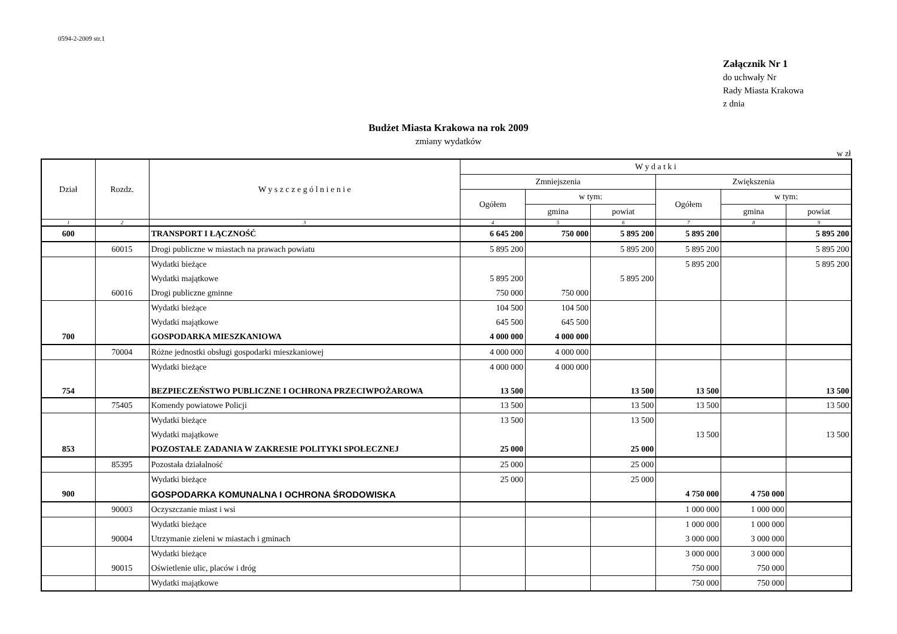0594-2-2009 str.1
Załącznik Nr 1
do uchwały Nr
Rady Miasta Krakowa
z dnia
Budżet Miasta Krakowa na rok 2009
zmiany wydatków
w zł
| Dział | Rozdz. | W y s z c z e g ó l n i e n i e | W y d a t k i | | | | | |
| --- | --- | --- | --- | --- | --- | --- | --- | --- |
| | | | Zmniejszenia | | | Zwiększenia | | |
| | | | Ogółem | w tym: | | Ogółem | w tym: | |
| | | | | gmina | powiat | | gmina | powiat |
| 1 | 2 | 3 | 4 | 5 | 6 | 7 | 8 | 9 |
| 600 | | TRANSPORT I ŁĄCZNOŚĆ | 6 645 200 | 750 000 | 5 895 200 | 5 895 200 | | 5 895 200 |
| | 60015 | Drogi publiczne w miastach na prawach powiatu | 5 895 200 | | 5 895 200 | 5 895 200 | | 5 895 200 |
| | | Wydatki bieżące | | | | 5 895 200 | | 5 895 200 |
| | | Wydatki majątkowe | 5 895 200 | | 5 895 200 | | | |
| | 60016 | Drogi publiczne gminne | 750 000 | 750 000 | | | | |
| | | Wydatki bieżące | 104 500 | 104 500 | | | | |
| | | Wydatki majątkowe | 645 500 | 645 500 | | | | |
| 700 | | GOSPODARKA MIESZKANIOWA | 4 000 000 | 4 000 000 | | | | |
| | 70004 | Różne jednostki obsługi gospodarki mieszkaniowej | 4 000 000 | 4 000 000 | | | | |
| | | Wydatki bieżące | 4 000 000 | 4 000 000 | | | | |
| 754 | | BEZPIECZEŃSTWO PUBLICZNE I OCHRONA PRZECIWPOŻAROWA | 13 500 | | 13 500 | 13 500 | | 13 500 |
| | 75405 | Komendy powiatowe Policji | 13 500 | | 13 500 | 13 500 | | 13 500 |
| | | Wydatki bieżące | 13 500 | | 13 500 | | | |
| | | Wydatki majątkowe | | | | 13 500 | | 13 500 |
| 853 | | POZOSTAŁE ZADANIA W ZAKRESIE POLITYKI SPOŁECZNEJ | 25 000 | | 25 000 | | | |
| | 85395 | Pozostała działalność | 25 000 | | 25 000 | | | |
| | | Wydatki bieżące | 25 000 | | 25 000 | | | |
| 900 | | GOSPODARKA KOMUNALNA I OCHRONA ŚRODOWISKA | | | | 4 750 000 | 4 750 000 | |
| | 90003 | Oczyszczanie miast i wsi | | | | 1 000 000 | 1 000 000 | |
| | | Wydatki bieżące | | | | 1 000 000 | 1 000 000 | |
| | 90004 | Utrzymanie zieleni w miastach i gminach | | | | 3 000 000 | 3 000 000 | |
| | | Wydatki bieżące | | | | 3 000 000 | 3 000 000 | |
| | 90015 | Oświetlenie ulic, placów i dróg | | | | 750 000 | 750 000 | |
| | | Wydatki majątkowe | | | | 750 000 | 750 000 | |